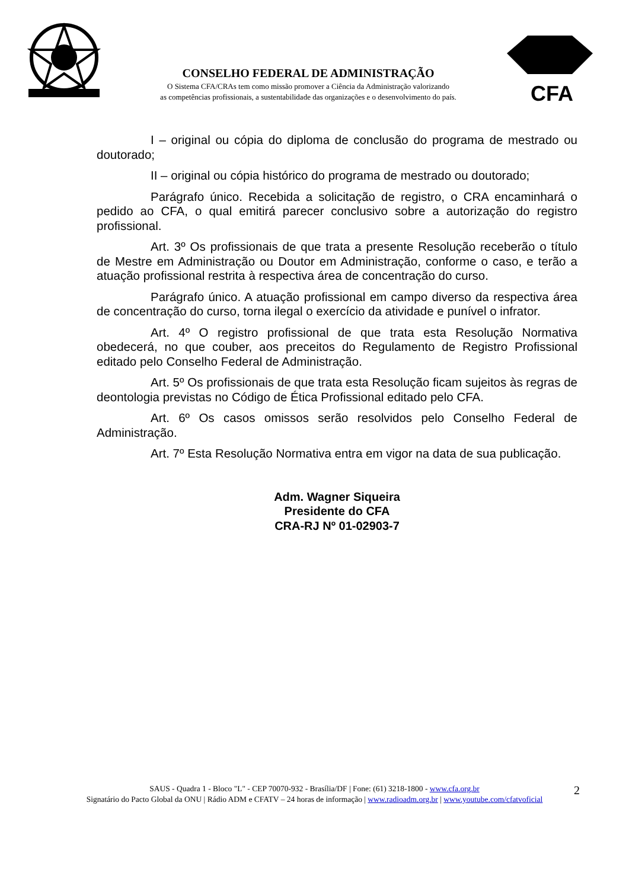CONSELHO FEDERAL DE ADMINISTRAÇÃO
O Sistema CFA/CRAs tem como missão promover a Ciência da Administração valorizando
as competências profissionais, a sustentabilidade das organizações e o desenvolvimento do país.
CFA
I – original ou cópia do diploma de conclusão do programa de mestrado ou doutorado;
II – original ou cópia histórico do programa de mestrado ou doutorado;
Parágrafo único. Recebida a solicitação de registro, o CRA encaminhará o pedido ao CFA, o qual emitirá parecer conclusivo sobre a autorização do registro profissional.
Art. 3º Os profissionais de que trata a presente Resolução receberão o título de Mestre em Administração ou Doutor em Administração, conforme o caso, e terão a atuação profissional restrita à respectiva área de concentração do curso.
Parágrafo único. A atuação profissional em campo diverso da respectiva área de concentração do curso, torna ilegal o exercício da atividade e punível o infrator.
Art. 4º O registro profissional de que trata esta Resolução Normativa obedecerá, no que couber, aos preceitos do Regulamento de Registro Profissional editado pelo Conselho Federal de Administração.
Art. 5º Os profissionais de que trata esta Resolução ficam sujeitos às regras de deontologia previstas no Código de Ética Profissional editado pelo CFA.
Art. 6º Os casos omissos serão resolvidos pelo Conselho Federal de Administração.
Art. 7º Esta Resolução Normativa entra em vigor na data de sua publicação.
Adm. Wagner Siqueira
Presidente do CFA
CRA-RJ Nº 01-02903-7
SAUS - Quadra 1 - Bloco "L" - CEP 70070-932 - Brasília/DF | Fone: (61) 3218-1800 - www.cfa.org.br
Signatário do Pacto Global da ONU | Rádio ADM e CFATV – 24 horas de informação | www.radioadm.org.br | www.youtube.com/cfatvoficial
2